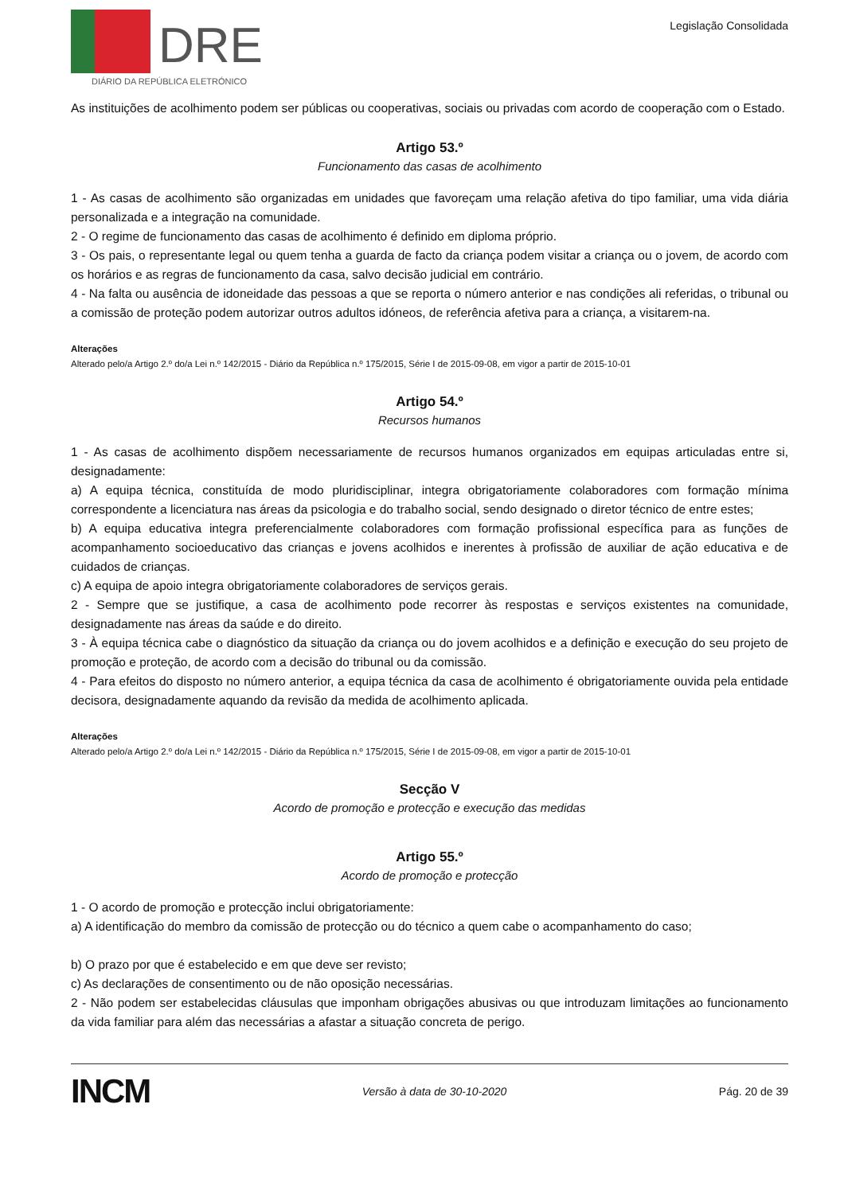DRE
DIÁRIO DA REPÚBLICA ELETRÓNICO
Legislação Consolidada
As instituições de acolhimento podem ser públicas ou cooperativas, sociais ou privadas com acordo de cooperação com o Estado.
Artigo 53.º
Funcionamento das casas de acolhimento
1 - As casas de acolhimento são organizadas em unidades que favoreçam uma relação afetiva do tipo familiar, uma vida diária personalizada e a integração na comunidade.
2 - O regime de funcionamento das casas de acolhimento é definido em diploma próprio.
3 - Os pais, o representante legal ou quem tenha a guarda de facto da criança podem visitar a criança ou o jovem, de acordo com os horários e as regras de funcionamento da casa, salvo decisão judicial em contrário.
4 - Na falta ou ausência de idoneidade das pessoas a que se reporta o número anterior e nas condições ali referidas, o tribunal ou a comissão de proteção podem autorizar outros adultos idóneos, de referência afetiva para a criança, a visitarem-na.
Alterações
Alterado pelo/a Artigo 2.º do/a Lei n.º 142/2015 - Diário da República n.º 175/2015, Série I de 2015-09-08, em vigor a partir de 2015-10-01
Artigo 54.º
Recursos humanos
1 - As casas de acolhimento dispõem necessariamente de recursos humanos organizados em equipas articuladas entre si, designadamente:
a) A equipa técnica, constituída de modo pluridisciplinar, integra obrigatoriamente colaboradores com formação mínima correspondente a licenciatura nas áreas da psicologia e do trabalho social, sendo designado o diretor técnico de entre estes;
b) A equipa educativa integra preferencialmente colaboradores com formação profissional específica para as funções de acompanhamento socioeducativo das crianças e jovens acolhidos e inerentes à profissão de auxiliar de ação educativa e de cuidados de crianças.
c) A equipa de apoio integra obrigatoriamente colaboradores de serviços gerais.
2 - Sempre que se justifique, a casa de acolhimento pode recorrer às respostas e serviços existentes na comunidade, designadamente nas áreas da saúde e do direito.
3 - À equipa técnica cabe o diagnóstico da situação da criança ou do jovem acolhidos e a definição e execução do seu projeto de promoção e proteção, de acordo com a decisão do tribunal ou da comissão.
4 - Para efeitos do disposto no número anterior, a equipa técnica da casa de acolhimento é obrigatoriamente ouvida pela entidade decisora, designadamente aquando da revisão da medida de acolhimento aplicada.
Alterações
Alterado pelo/a Artigo 2.º do/a Lei n.º 142/2015 - Diário da República n.º 175/2015, Série I de 2015-09-08, em vigor a partir de 2015-10-01
Secção V
Acordo de promoção e protecção e execução das medidas
Artigo 55.º
Acordo de promoção e protecção
1 - O acordo de promoção e protecção inclui obrigatoriamente:
a) A identificação do membro da comissão de protecção ou do técnico a quem cabe o acompanhamento do caso;
b) O prazo por que é estabelecido e em que deve ser revisto;
c) As declarações de consentimento ou de não oposição necessárias.
2 - Não podem ser estabelecidas cláusulas que imponham obrigações abusivas ou que introduzam limitações ao funcionamento da vida familiar para além das necessárias a afastar a situação concreta de perigo.
INCM Versão à data de 30-10-2020 Pág. 20 de 39